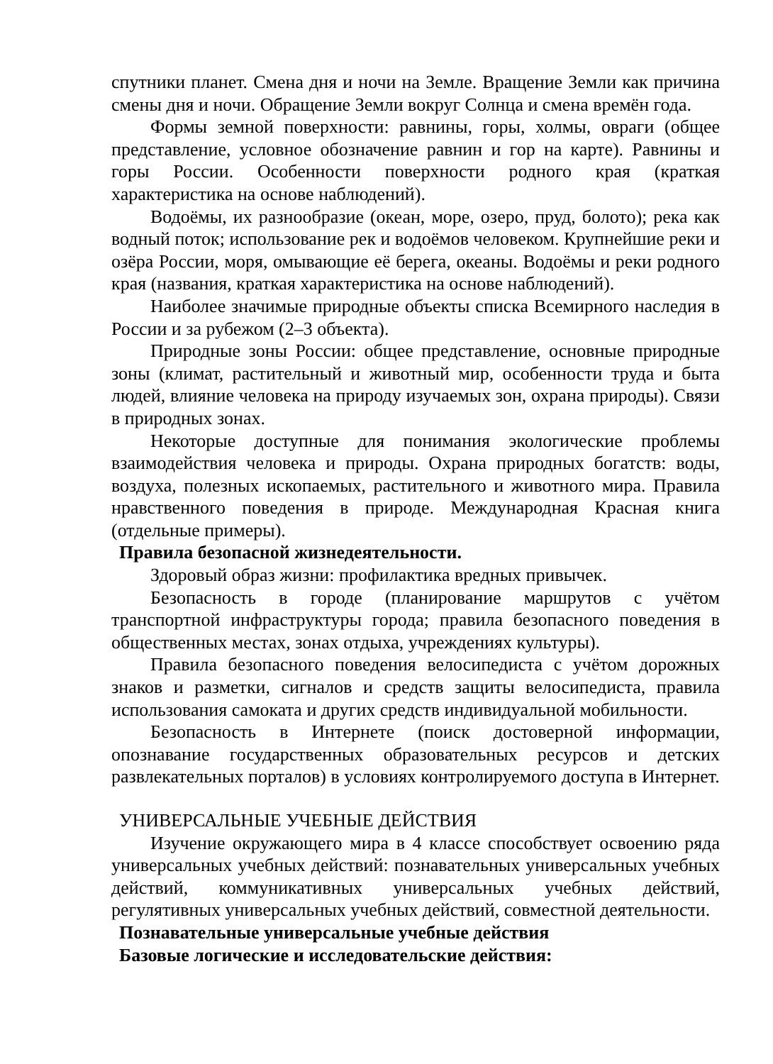спутники планет. Смена дня и ночи на Земле. Вращение Земли как причина смены дня и ночи. Обращение Земли вокруг Солнца и смена времён года.
Формы земной поверхности: равнины, горы, холмы, овраги (общее представление, условное обозначение равнин и гор на карте). Равнины и горы России. Особенности поверхности родного края (краткая характеристика на основе наблюдений).
Водоёмы, их разнообразие (океан, море, озеро, пруд, болото); река как водный поток; использование рек и водоёмов человеком. Крупнейшие реки и озёра России, моря, омывающие её берега, океаны. Водоёмы и реки родного края (названия, краткая характеристика на основе наблюдений).
Наиболее значимые природные объекты списка Всемирного наследия в России и за рубежом (2–3 объекта).
Природные зоны России: общее представление, основные природные зоны (климат, растительный и животный мир, особенности труда и быта людей, влияние человека на природу изучаемых зон, охрана природы). Связи в природных зонах.
Некоторые доступные для понимания экологические проблемы взаимодействия человека и природы. Охрана природных богатств: воды, воздуха, полезных ископаемых, растительного и животного мира. Правила нравственного поведения в природе. Международная Красная книга (отдельные примеры).
Правила безопасной жизнедеятельности.
Здоровый образ жизни: профилактика вредных привычек.
Безопасность в городе (планирование маршрутов с учётом транспортной инфраструктуры города; правила безопасного поведения в общественных местах, зонах отдыха, учреждениях культуры).
Правила безопасного поведения велосипедиста с учётом дорожных знаков и разметки, сигналов и средств защиты велосипедиста, правила использования самоката и других средств индивидуальной мобильности.
Безопасность в Интернете (поиск достоверной информации, опознавание государственных образовательных ресурсов и детских развлекательных порталов) в условиях контролируемого доступа в Интернет.
УНИВЕРСАЛЬНЫЕ УЧЕБНЫЕ ДЕЙСТВИЯ
Изучение окружающего мира в 4 классе способствует освоению ряда универсальных учебных действий: познавательных универсальных учебных действий, коммуникативных универсальных учебных действий, регулятивных универсальных учебных действий, совместной деятельности.
Познавательные универсальные учебные действия
Базовые логические и исследовательские действия: